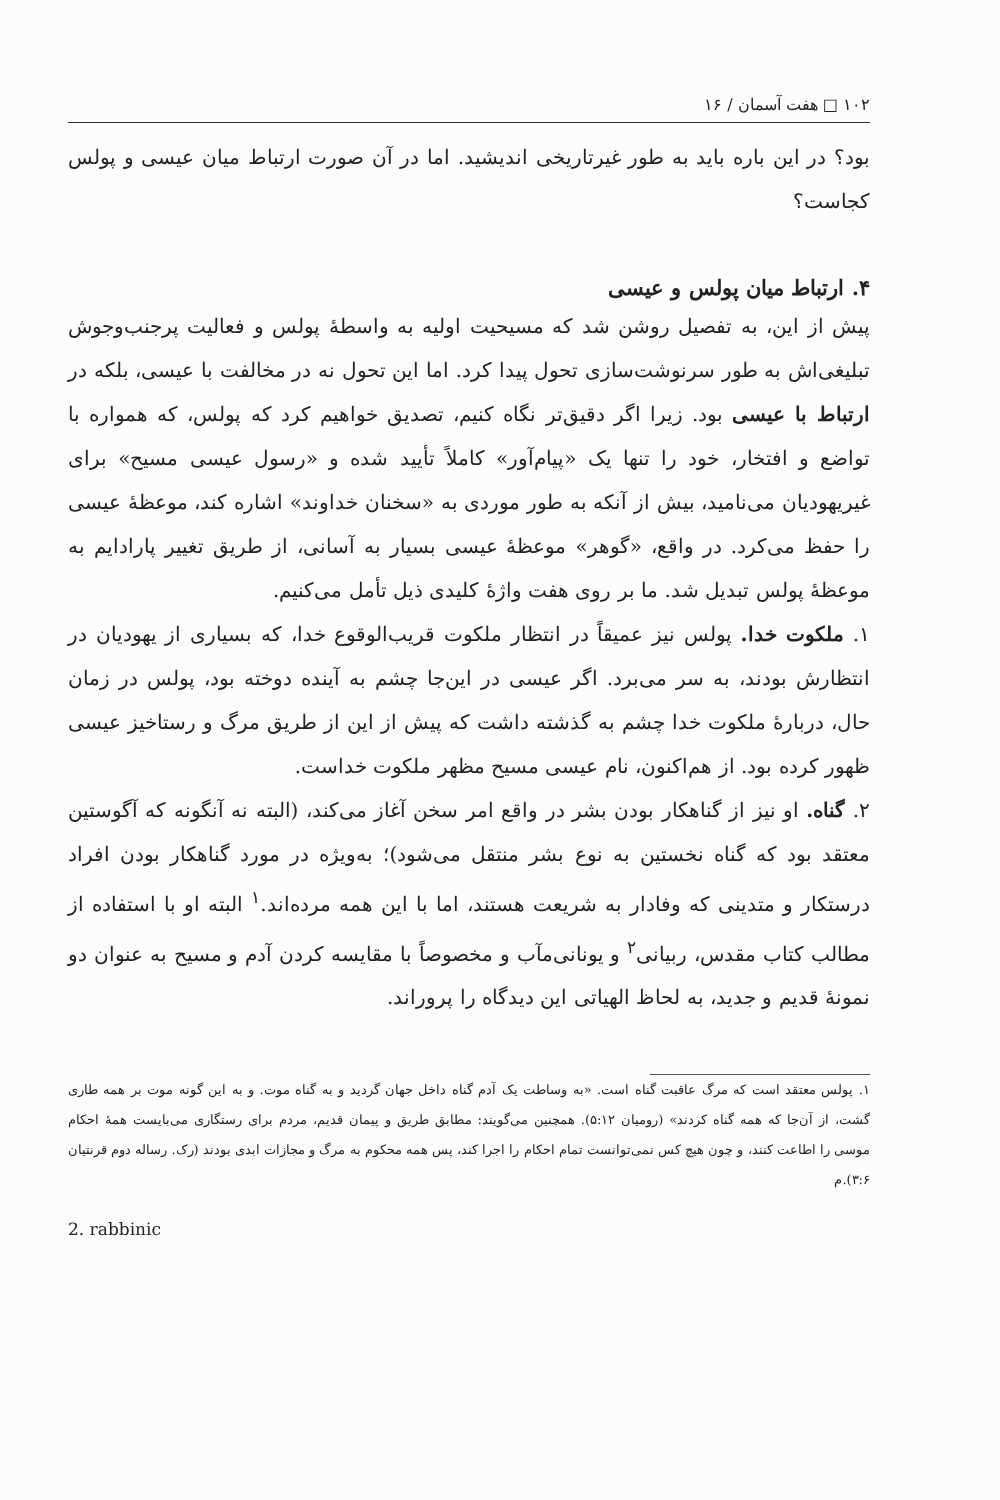۱۰۲ □ هفت آسمان / ۱۶
بود؟ در این باره باید به طور غیرتاریخی اندیشید. اما در آن صورت ارتباط میان عیسی و پولس کجاست؟
۴. ارتباط میان پولس و عیسی
پیش از این، به تفصیل روشن شد که مسیحیت اولیه به واسطهٔ پولس و فعالیت پرجنب‌وجوش تبلیغی‌اش به طور سرنوشت‌سازی تحول پیدا کرد. اما این تحول نه در مخالفت با عیسی، بلکه در ارتباط با عیسی بود. زیرا اگر دقیق‌تر نگاه کنیم، تصدیق خواهیم کرد که پولس، که همواره با تواضع و افتخار، خود را تنها یک «پیام‌آور» کاملاً تأیید شده و «رسول عیسی مسیح» برای غیریهودیان می‌نامید، بیش از آنکه به طور موردی به «سخنان خداوند» اشاره کند، موعظهٔ عیسی را حفظ می‌کرد. در واقع، «گوهر» موعظهٔ عیسی بسیار به آسانی، از طریق تغییر پارادایم به موعظهٔ پولس تبدیل شد. ما بر روی هفت واژهٔ کلیدی ذیل تأمل می‌کنیم.
۱. ملکوت خدا. پولس نیز عمیقاً در انتظار ملکوت قریب‌الوقوع خدا، که بسیاری از یهودیان در انتظارش بودند، به سر می‌برد. اگر عیسی در این‌جا چشم به آینده دوخته بود، پولس در زمان حال، دربارهٔ ملکوت خدا چشم به گذشته داشت که پیش از این از طریق مرگ و رستاخیز عیسی ظهور کرده بود. از هم‌اکنون، نام عیسی مسیح مظهر ملکوت خداست.
۲. گناه. او نیز از گناهکار بودن بشر در واقع امر سخن آغاز می‌کند، (البته نه آنگونه که آگوستین معتقد بود که گناه نخستین به نوع بشر منتقل می‌شود)؛ به‌ویژه در مورد گناهکار بودن افراد درستکار و متدینی که وفادار به شریعت هستند، اما با این همه مرده‌اند.<sup>۱</sup> البته او با استفاده از مطالب کتاب مقدس، ربیانی<sup>۲</sup> و یونانی‌مآب و مخصوصاً با مقایسه کردن آدم و مسیح به عنوان دو نمونهٔ قدیم و جدید، به لحاظ الهیاتی این دیدگاه را پروراند.
۱. پولس معتقد است که مرگ عاقبت گناه است. «به وساطت یک آدم گناه داخل جهان گردید و به گناه موت. و به این گونه موت بر همه طاری گشت، از آن‌جا که همه گناه کردند» (رومیان ۵:۱۲). همچنین می‌گویند: مطابق طریق و پیمان قدیم، مردم برای رستگاری می‌بایست همهٔ احکام موسی را اطاعت کنند، و چون هیچ کس نمی‌توانست تمام احکام را اجرا کند، پس همه محکوم به مرگ و مجازات ابدی بودند (رک. رساله دوم قرنتیان ۳:۶).م
2. rabbinic